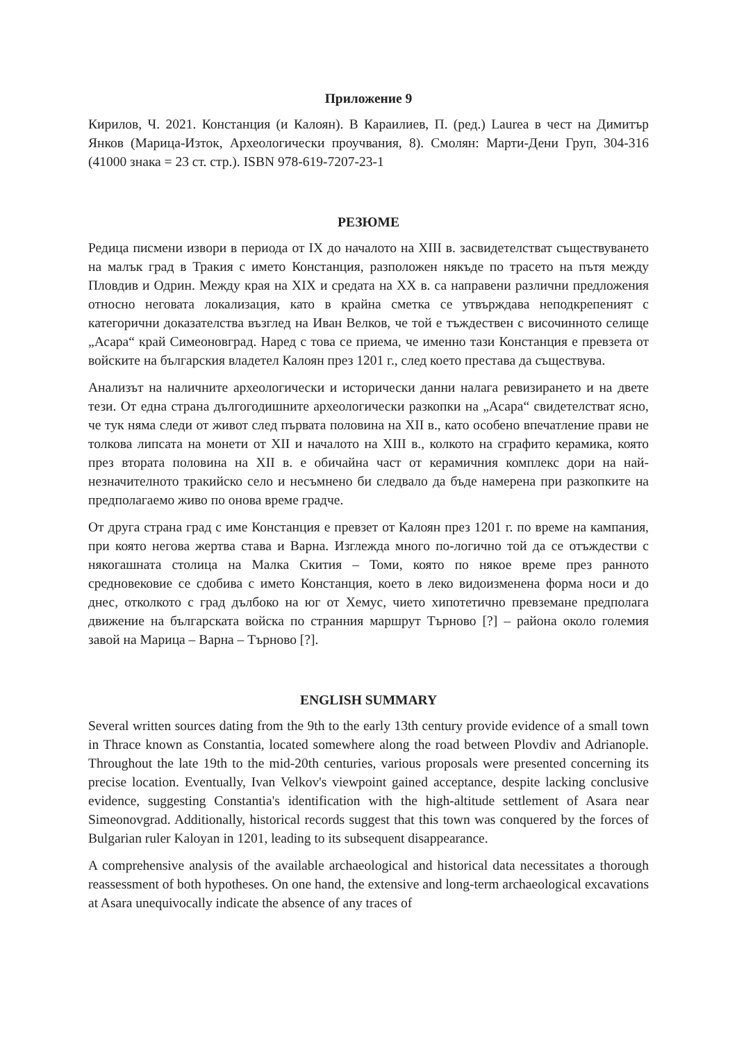Приложение 9
Кирилов, Ч. 2021. Констанция (и Калоян). В Караилиев, П. (ред.) Laurea в чест на Димитър Янков (Марица-Изток, Археологически проучвания, 8). Смолян: Марти-Дени Груп, 304-316 (41000 знака = 23 ст. стр.). ISBN 978-619-7207-23-1
РЕЗЮМЕ
Редица писмени извори в периода от IX до началото на XIII в. засвидетелстват съществуването на малък град в Тракия с името Констанция, разположен някъде по трасето на пътя между Пловдив и Одрин. Между края на XIX и средата на XX в. са направени различни предложения относно неговата локализация, като в крайна сметка се утвърждава неподкрепеният с категорични доказателства възглед на Иван Велков, че той е тъждествен с височинното селище „Асара“ край Симеоновград. Наред с това се приема, че именно тази Констанция е превзета от войските на българския владетел Калоян през 1201 г., след което престава да съществува.
Анализът на наличните археологически и исторически данни налага ревизирането и на двете тези. От една страна дългогодишните археологически разкопки на „Асара“ свидетелстват ясно, че тук няма следи от живот след първата половина на XII в., като особено впечатление прави не толкова липсата на монети от XII и началото на XIII в., колкото на сграфито керамика, която през втората половина на XII в. е обичайна част от керамичния комплекс дори на най-незначителното тракийско село и несъмнено би следвало да бъде намерена при разкопките на предполагаемо живо по онова време градче.
От друга страна град с име Констанция е превзет от Калоян през 1201 г. по време на кампания, при която негова жертва става и Варна. Изглежда много по-логично той да се отъждестви с някогашната столица на Малка Скития – Томи, която по някое време през ранното средновековие се сдобива с името Констанция, което в леко видоизменена форма носи и до днес, отколкото с град дълбоко на юг от Хемус, чието хипотетично превземане предполага движение на българската войска по странния маршрут Търново [?] – района около големия завой на Марица – Варна – Търново [?].
ENGLISH SUMMARY
Several written sources dating from the 9th to the early 13th century provide evidence of a small town in Thrace known as Constantia, located somewhere along the road between Plovdiv and Adrianople. Throughout the late 19th to the mid-20th centuries, various proposals were presented concerning its precise location. Eventually, Ivan Velkov's viewpoint gained acceptance, despite lacking conclusive evidence, suggesting Constantia's identification with the high-altitude settlement of Asara near Simeonovgrad. Additionally, historical records suggest that this town was conquered by the forces of Bulgarian ruler Kaloyan in 1201, leading to its subsequent disappearance.
A comprehensive analysis of the available archaeological and historical data necessitates a thorough reassessment of both hypotheses. On one hand, the extensive and long-term archaeological excavations at Asara unequivocally indicate the absence of any traces of